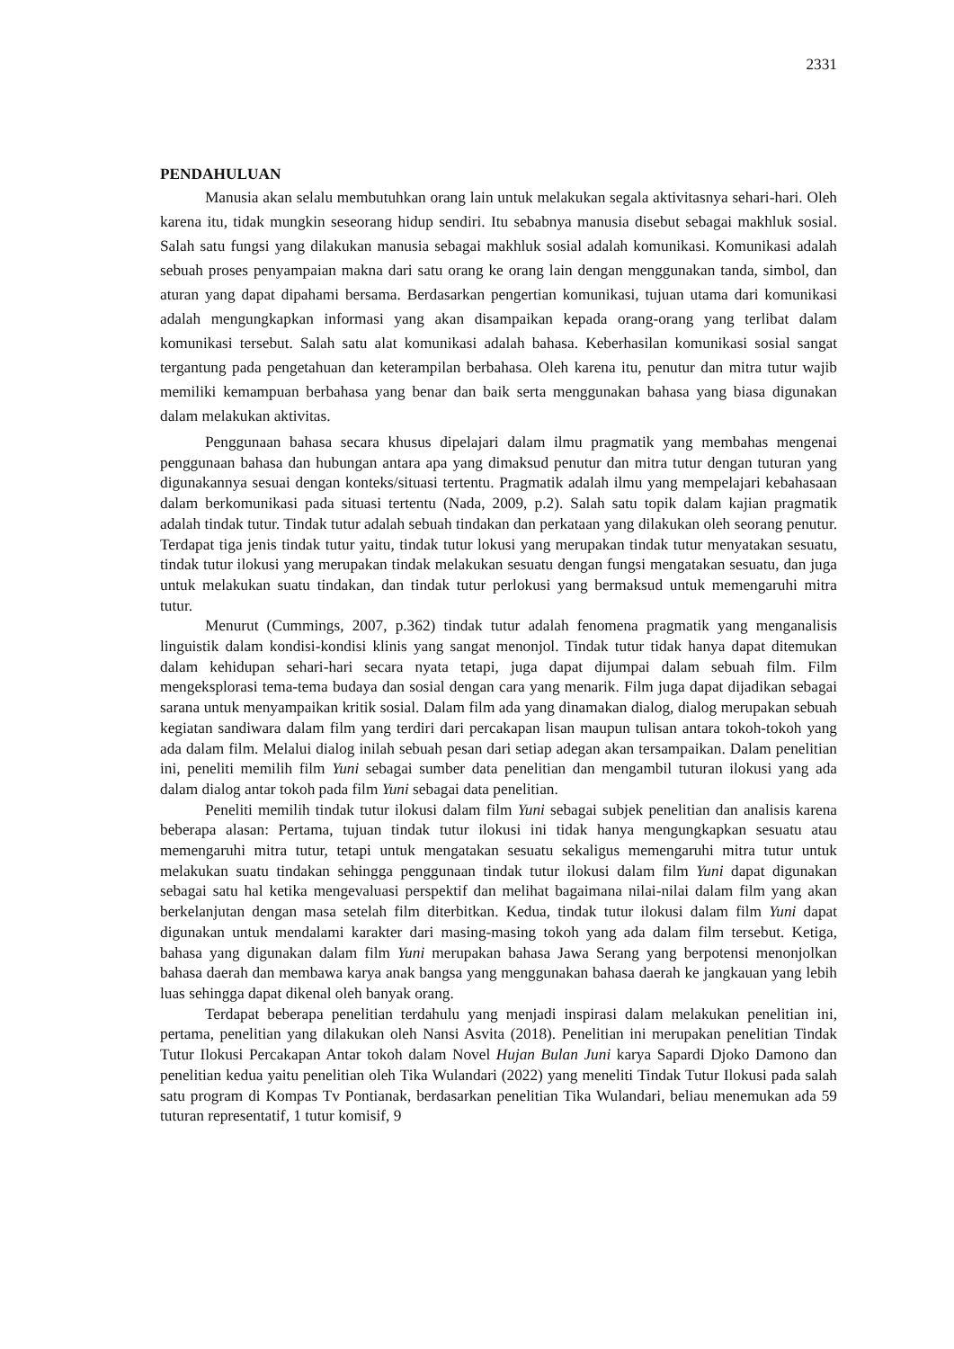2331
PENDAHULUAN
Manusia akan selalu membutuhkan orang lain untuk melakukan segala aktivitasnya sehari-hari. Oleh karena itu, tidak mungkin seseorang hidup sendiri. Itu sebabnya manusia disebut sebagai makhluk sosial. Salah satu fungsi yang dilakukan manusia sebagai makhluk sosial adalah komunikasi. Komunikasi adalah sebuah proses penyampaian makna dari satu orang ke orang lain dengan menggunakan tanda, simbol, dan aturan yang dapat dipahami bersama. Berdasarkan pengertian komunikasi, tujuan utama dari komunikasi adalah mengungkapkan informasi yang akan disampaikan kepada orang-orang yang terlibat dalam komunikasi tersebut. Salah satu alat komunikasi adalah bahasa. Keberhasilan komunikasi sosial sangat tergantung pada pengetahuan dan keterampilan berbahasa. Oleh karena itu, penutur dan mitra tutur wajib memiliki kemampuan berbahasa yang benar dan baik serta menggunakan bahasa yang biasa digunakan dalam melakukan aktivitas.
Penggunaan bahasa secara khusus dipelajari dalam ilmu pragmatik yang membahas mengenai penggunaan bahasa dan hubungan antara apa yang dimaksud penutur dan mitra tutur dengan tuturan yang digunakannya sesuai dengan konteks/situasi tertentu. Pragmatik adalah ilmu yang mempelajari kebahasaan dalam berkomunikasi pada situasi tertentu (Nada, 2009, p.2). Salah satu topik dalam kajian pragmatik adalah tindak tutur. Tindak tutur adalah sebuah tindakan dan perkataan yang dilakukan oleh seorang penutur. Terdapat tiga jenis tindak tutur yaitu, tindak tutur lokusi yang merupakan tindak tutur menyatakan sesuatu, tindak tutur ilokusi yang merupakan tindak melakukan sesuatu dengan fungsi mengatakan sesuatu, dan juga untuk melakukan suatu tindakan, dan tindak tutur perlokusi yang bermaksud untuk memengaruhi mitra tutur.
Menurut (Cummings, 2007, p.362) tindak tutur adalah fenomena pragmatik yang menganalisis linguistik dalam kondisi-kondisi klinis yang sangat menonjol. Tindak tutur tidak hanya dapat ditemukan dalam kehidupan sehari-hari secara nyata tetapi, juga dapat dijumpai dalam sebuah film. Film mengeksplorasi tema-tema budaya dan sosial dengan cara yang menarik. Film juga dapat dijadikan sebagai sarana untuk menyampaikan kritik sosial. Dalam film ada yang dinamakan dialog, dialog merupakan sebuah kegiatan sandiwara dalam film yang terdiri dari percakapan lisan maupun tulisan antara tokoh-tokoh yang ada dalam film. Melalui dialog inilah sebuah pesan dari setiap adegan akan tersampaikan. Dalam penelitian ini, peneliti memilih film Yuni sebagai sumber data penelitian dan mengambil tuturan ilokusi yang ada dalam dialog antar tokoh pada film Yuni sebagai data penelitian.
Peneliti memilih tindak tutur ilokusi dalam film Yuni sebagai subjek penelitian dan analisis karena beberapa alasan: Pertama, tujuan tindak tutur ilokusi ini tidak hanya mengungkapkan sesuatu atau memengaruhi mitra tutur, tetapi untuk mengatakan sesuatu sekaligus memengaruhi mitra tutur untuk melakukan suatu tindakan sehingga penggunaan tindak tutur ilokusi dalam film Yuni dapat digunakan sebagai satu hal ketika mengevaluasi perspektif dan melihat bagaimana nilai-nilai dalam film yang akan berkelanjutan dengan masa setelah film diterbitkan. Kedua, tindak tutur ilokusi dalam film Yuni dapat digunakan untuk mendalami karakter dari masing-masing tokoh yang ada dalam film tersebut. Ketiga, bahasa yang digunakan dalam film Yuni merupakan bahasa Jawa Serang yang berpotensi menonjolkan bahasa daerah dan membawa karya anak bangsa yang menggunakan bahasa daerah ke jangkauan yang lebih luas sehingga dapat dikenal oleh banyak orang.
Terdapat beberapa penelitian terdahulu yang menjadi inspirasi dalam melakukan penelitian ini, pertama, penelitian yang dilakukan oleh Nansi Asvita (2018). Penelitian ini merupakan penelitian Tindak Tutur Ilokusi Percakapan Antar tokoh dalam Novel Hujan Bulan Juni karya Sapardi Djoko Damono dan penelitian kedua yaitu penelitian oleh Tika Wulandari (2022) yang meneliti Tindak Tutur Ilokusi pada salah satu program di Kompas Tv Pontianak, berdasarkan penelitian Tika Wulandari, beliau menemukan ada 59 tuturan representatif, 1 tutur komisif, 9